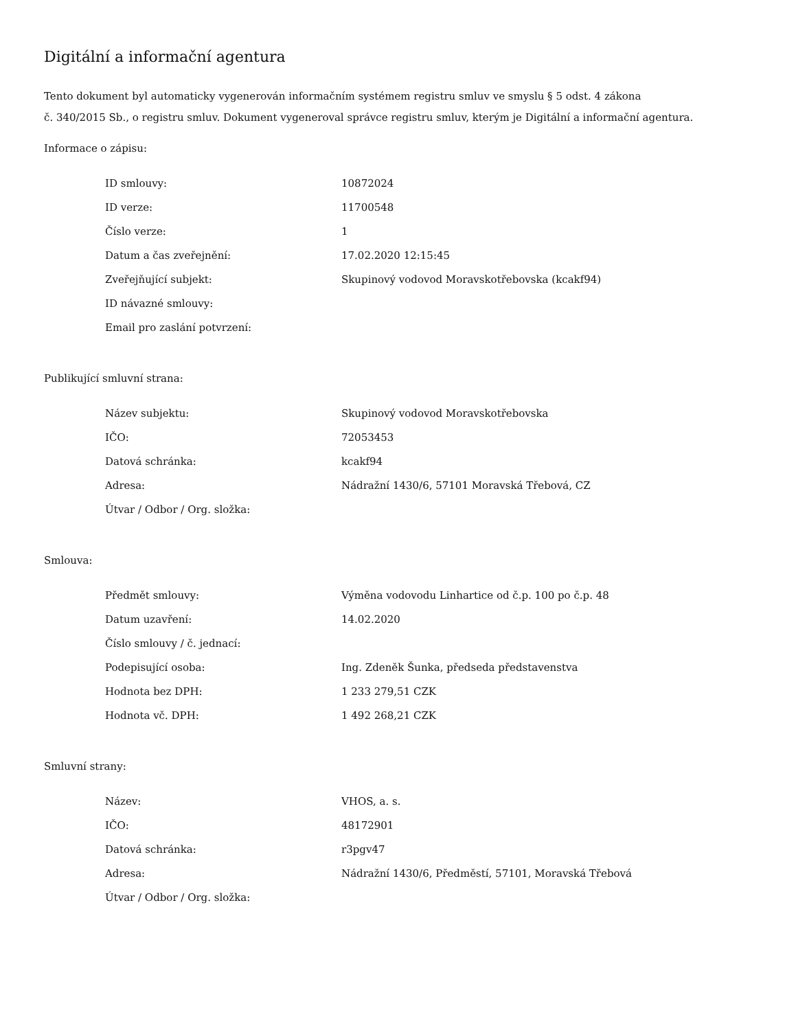Digitální a informační agentura
Tento dokument byl automaticky vygenerován informačním systémem registru smluv ve smyslu § 5 odst. 4 zákona
č. 340/2015 Sb., o registru smluv. Dokument vygeneroval správce registru smluv, kterým je Digitální a informační agentura.
Informace o zápisu:
| ID smlouvy: | 10872024 |
| ID verze: | 11700548 |
| Číslo verze: | 1 |
| Datum a čas zveřejnění: | 17.02.2020 12:15:45 |
| Zveřejňující subjekt: | Skupinový vodovod Moravskotřebovska (kcakf94) |
| ID návazné smlouvy: | |
| Email pro zaslání potvrzení: | |
Publikující smluvní strana:
| Název subjektu: | Skupinový vodovod Moravskotřebovska |
| IČO: | 72053453 |
| Datová schránka: | kcakf94 |
| Adresa: | Nádražní 1430/6, 57101 Moravská Třebová, CZ |
| Útvar / Odbor / Org. složka: | |
Smlouva:
| Předmět smlouvy: | Výměna vodovodu Linhartice od č.p. 100 po č.p. 48 |
| Datum uzavření: | 14.02.2020 |
| Číslo smlouvy / č. jednací: | |
| Podepisující osoba: | Ing. Zdeněk Šunka, předseda představenstva |
| Hodnota bez DPH: | 1 233 279,51 CZK |
| Hodnota vč. DPH: | 1 492 268,21 CZK |
Smluvní strany:
| Název: | VHOS, a. s. |
| IČO: | 48172901 |
| Datová schránka: | r3pgv47 |
| Adresa: | Nádražní 1430/6, Předměstí, 57101, Moravská Třebová |
| Útvar / Odbor / Org. složka: | |